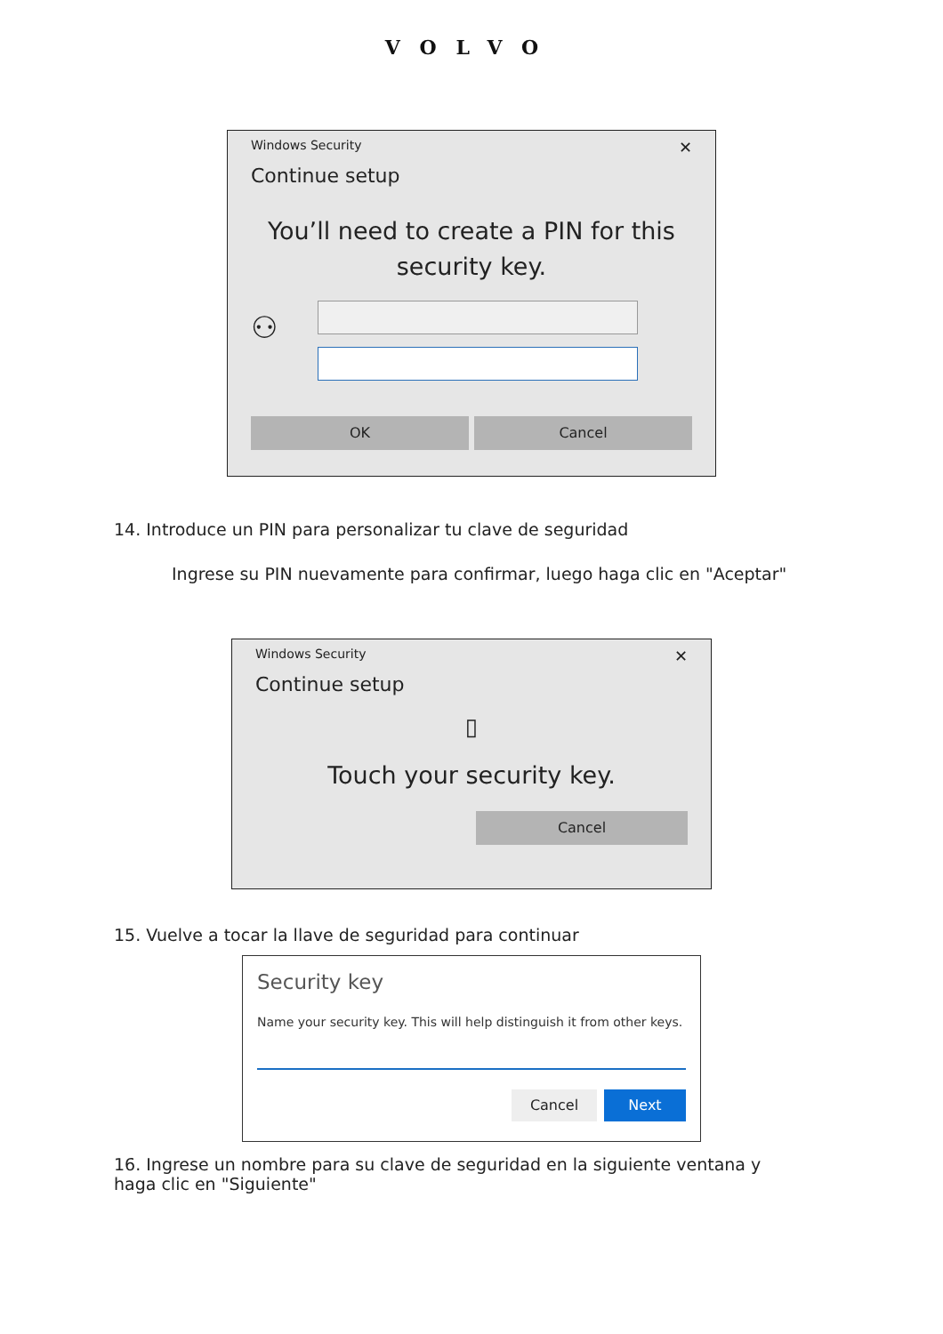VOLVO
Windows Security ✕
Continue setup
You’ll need to create a PIN for this security key.
⚇
OK Cancel
14. Introduce un PIN para personalizar tu clave de seguridad
Ingrese su PIN nuevamente para confirmar, luego haga clic en "Aceptar"
Windows Security ✕
Continue setup
▯
Touch your security key.
Cancel
15. Vuelve a tocar la llave de seguridad para continuar
Security key
Name your security key. This will help distinguish it from other keys.
Cancel Next
16. Ingrese un nombre para su clave de seguridad en la siguiente ventana y haga clic en "Siguiente"